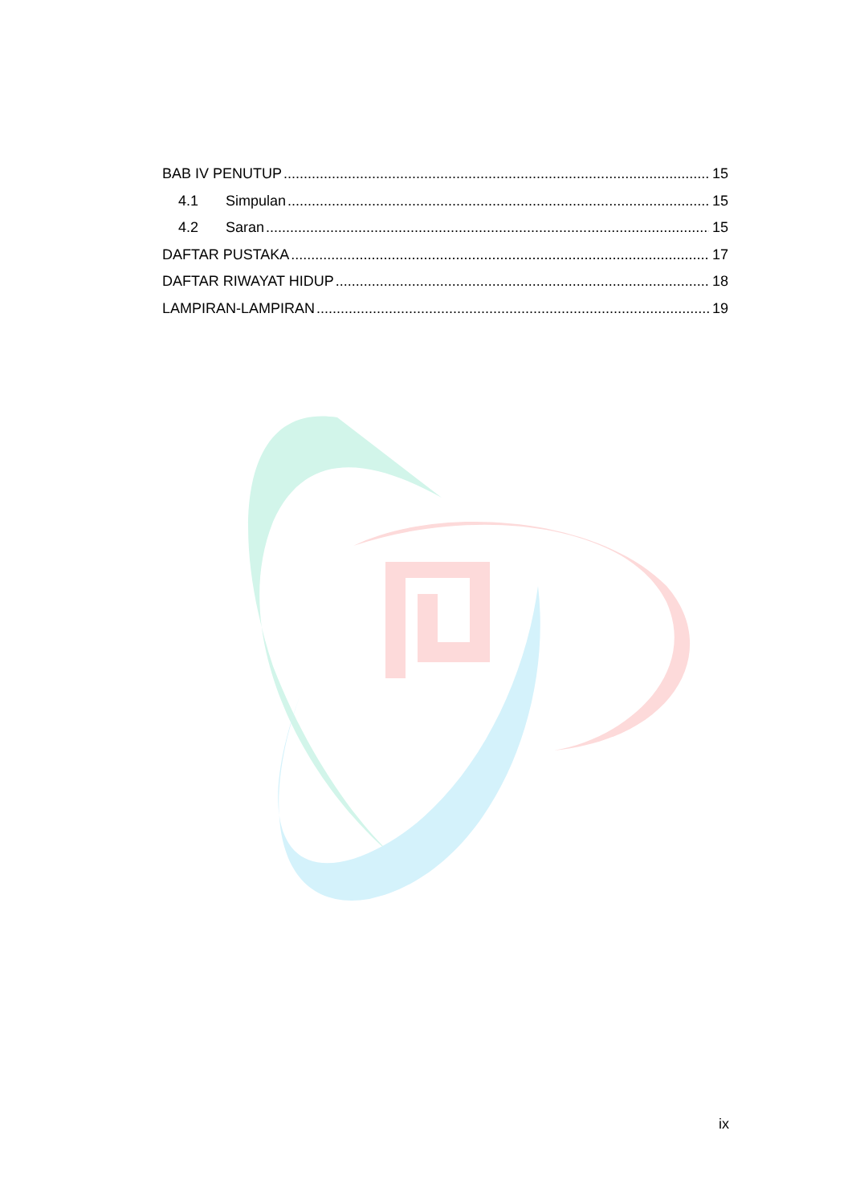BAB IV PENUTUP 15
4.1 Simpulan 15
4.2 Saran 15
DAFTAR PUSTAKA 17
DAFTAR RIWAYAT HIDUP 18
LAMPIRAN-LAMPIRAN 19
ix